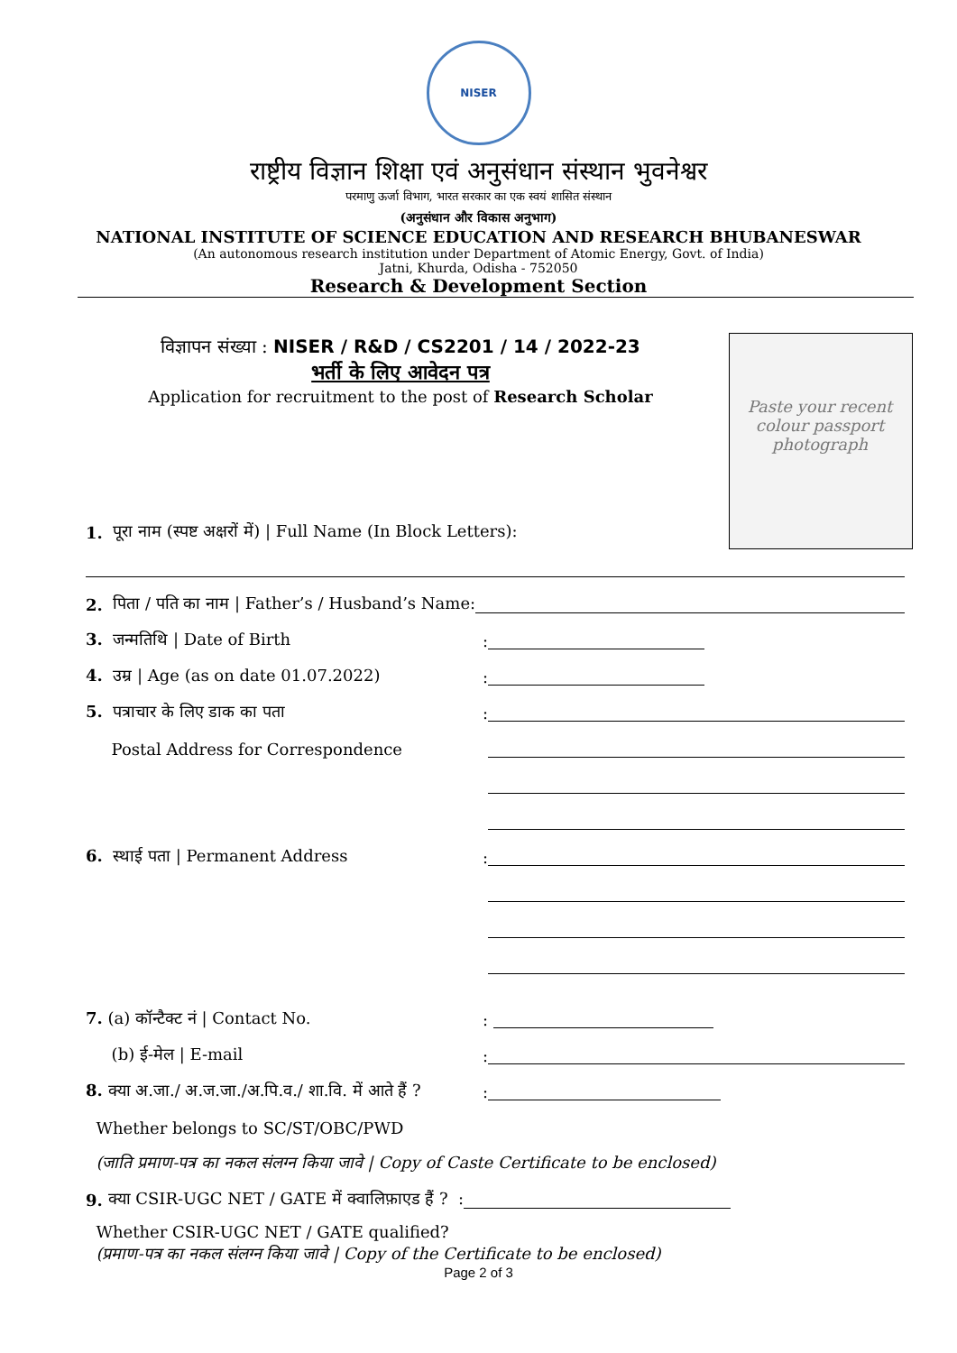NISER
राष्ट्रीय विज्ञान शिक्षा एवं अनुसंधान संस्थान भुवनेश्वर
परमाणु ऊर्जा विभाग, भारत सरकार का एक स्वयं शासित संस्थान
(अनुसंधान और विकास अनुभाग)
NATIONAL INSTITUTE OF SCIENCE EDUCATION AND RESEARCH BHUBANESWAR
(An autonomous research institution under Department of Atomic Energy, Govt. of India)
Jatni, Khurda, Odisha - 752050
Research & Development Section
Paste your recent colour passport photograph
विज्ञापन संख्या : NISER / R&D / CS2201 / 14 / 2022-23
भर्ती के लिए आवेदन पत्र
Application for recruitment to the post of Research Scholar
1. पूरा नाम (स्पष्ट अक्षरों में) | Full Name (In Block Letters):
2. पिता / पति का नाम | Father’s / Husband’s Name:
3. जन्मतिथि | Date of Birth:
4. उम्र | Age (as on date 01.07.2022):
5. पत्राचार के लिए डाक का पता:
Postal Address for Correspondence
6. स्थाई पता | Permanent Address:
7. (a) कॉन्टैक्ट नं | Contact No.:
(b) ई-मेल | E-mail:
8. क्या अ.जा./ अ.ज.जा./अ.पि.व./ शा.वि. में आते हैं ?:
Whether belongs to SC/ST/OBC/PWD
(जाति प्रमाण-पत्र का नकल संलग्न किया जावे | Copy of Caste Certificate to be enclosed)
9. क्या CSIR-UGC NET / GATE में क्वालिफ़ाएड हैं ? :
Whether CSIR-UGC NET / GATE qualified?
(प्रमाण-पत्र का नकल संलग्न किया जावे | Copy of the Certificate to be enclosed)
Page 2 of 3